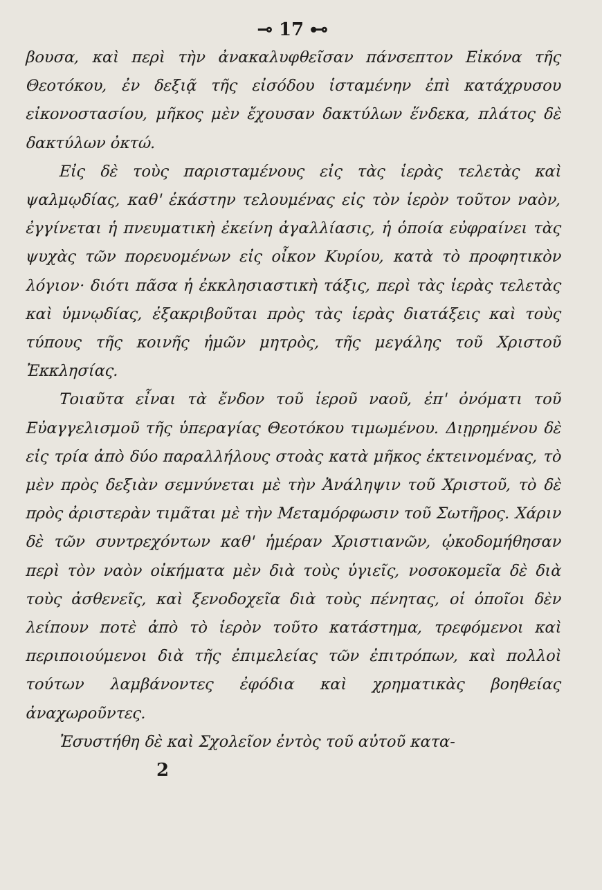⊸ 17 ⊷
βουσα, καὶ περὶ τὴν ἀνακαλυφθεῖσαν πάνσεπτον Εἰκόνα τῆς Θεοτόκου, ἐν δεξιᾷ τῆς εἰσόδου ἱσταμένην ἐπὶ κατάχρυσου εἰκονοστασίου, μῆκος μὲν ἔχουσαν δακτύλων ἕνδεκα, πλάτος δὲ δακτύλων ὀκτώ.
Εἰς δὲ τοὺς παρισταμένους εἰς τὰς ἱερὰς τελετὰς καὶ ψαλμῳδίας, καθ' ἑκάστην τελουμένας εἰς τὸν ἱερὸν τοῦτον ναὸν, ἐγγίνεται ἡ πνευματικὴ ἐκείνη ἀγαλλίασις, ἡ ὁποία εὐφραίνει τὰς ψυχὰς τῶν πορευομένων εἰς οἶκον Κυρίου, κατὰ τὸ προφητικὸν λόγιον· διότι πᾶσα ἡ ἐκκλησιαστικὴ τάξις, περὶ τὰς ἱερὰς τελετὰς καὶ ὑμνῳδίας, ἐξακριβοῦται πρὸς τὰς ἱερὰς διατάξεις καὶ τοὺς τύπους τῆς κοινῆς ἡμῶν μητρὸς, τῆς μεγάλης τοῦ Χριστοῦ Ἐκκλησίας.
Τοιαῦτα εἶναι τὰ ἔνδον τοῦ ἱεροῦ ναοῦ, ἐπ' ὀνόματι τοῦ Εὐαγγελισμοῦ τῆς ὑπεραγίας Θεοτόκου τιμωμένου. Διῃρημένου δὲ εἰς τρία ἀπὸ δύο παραλλήλους στοὰς κατὰ μῆκος ἐκτεινομένας, τὸ μὲν πρὸς δεξιὰν σεμνύνεται μὲ τὴν Ἀνάληψιν τοῦ Χριστοῦ, τὸ δὲ πρὸς ἀριστερὰν τιμᾶται μὲ τὴν Μεταμόρφωσιν τοῦ Σωτῆρος. Χάριν δὲ τῶν συντρεχόντων καθ' ἡμέραν Χριστιανῶν, ᾠκοδομήθησαν περὶ τὸν ναὸν οἰκήματα μὲν διὰ τοὺς ὑγιεῖς, νοσοκομεῖα δὲ διὰ τοὺς ἀσθενεῖς, καὶ ξενοδοχεῖα διὰ τοὺς πένητας, οἱ ὁποῖοι δὲν λείπουν ποτὲ ἀπὸ τὸ ἱερὸν τοῦτο κατάστημα, τρεφόμενοι καὶ περιποιούμενοι διὰ τῆς ἐπιμελείας τῶν ἐπιτρόπων, καὶ πολλοὶ τούτων λαμβάνοντες ἐφόδια καὶ χρηματικὰς βοηθείας ἀναχωροῦντες.
Ἐσυστήθη δὲ καὶ Σχολεῖον ἐντὸς τοῦ αὐτοῦ κατα-
2